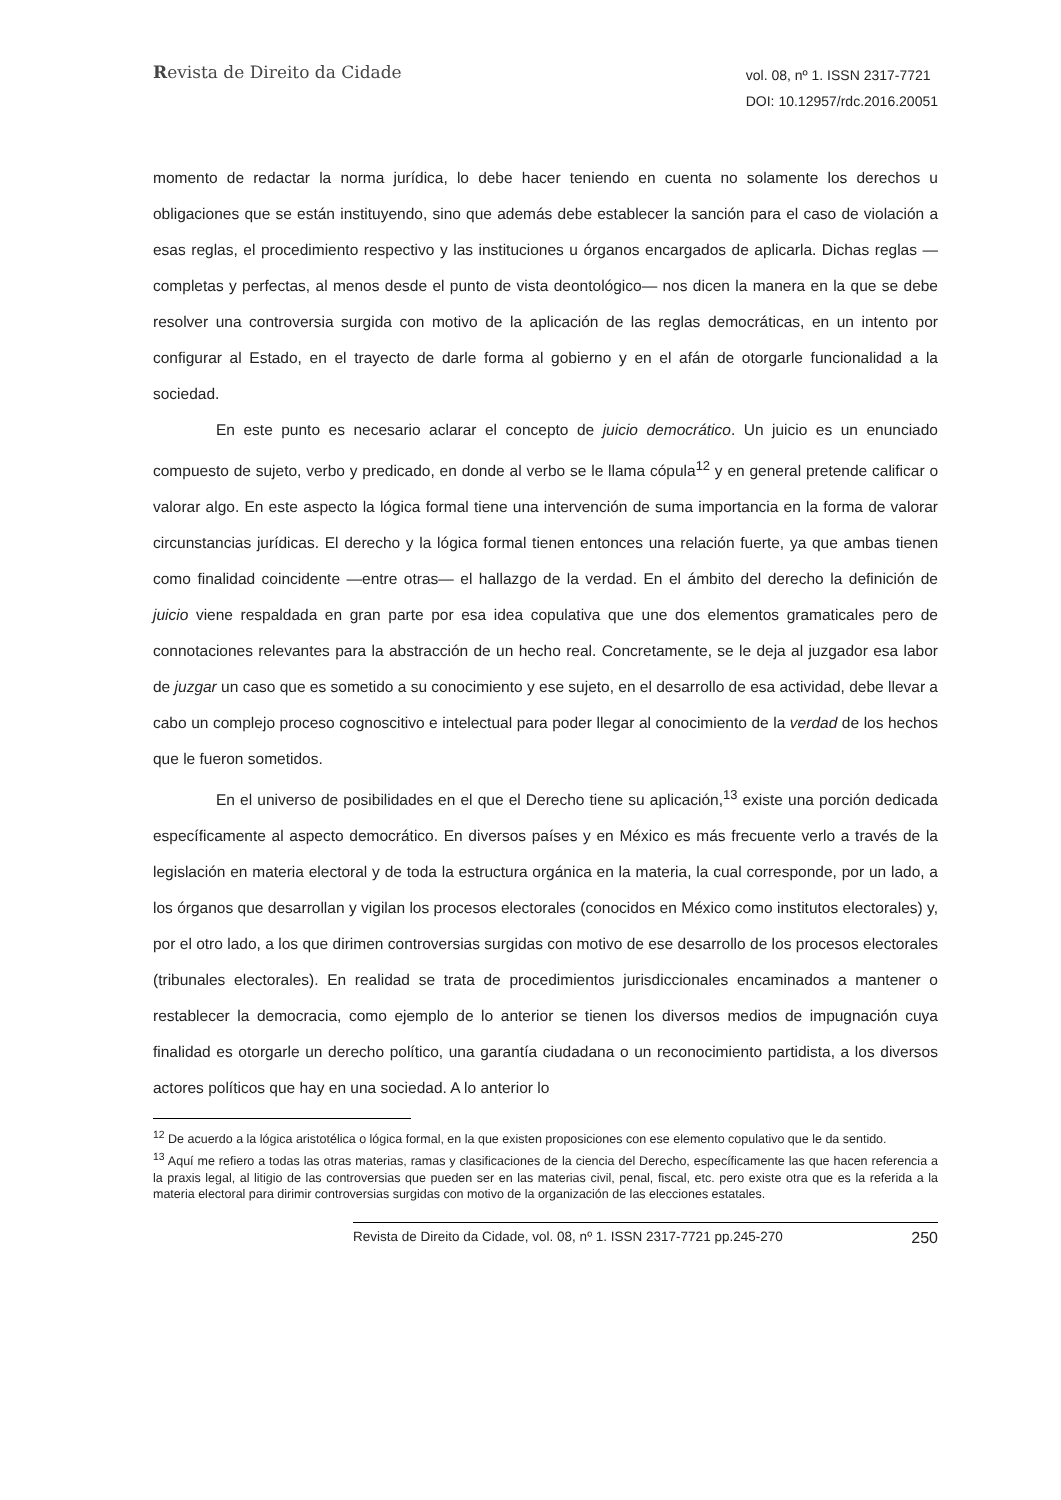Revista de Direito da Cidade
vol. 08, nº 1. ISSN 2317-7721
DOI: 10.12957/rdc.2016.20051
momento de redactar la norma jurídica, lo debe hacer teniendo en cuenta no solamente los derechos u obligaciones que se están instituyendo, sino que además debe establecer la sanción para el caso de violación a esas reglas, el procedimiento respectivo y las instituciones u órganos encargados de aplicarla. Dichas reglas —completas y perfectas, al menos desde el punto de vista deontológico— nos dicen la manera en la que se debe resolver una controversia surgida con motivo de la aplicación de las reglas democráticas, en un intento por configurar al Estado, en el trayecto de darle forma al gobierno y en el afán de otorgarle funcionalidad a la sociedad.
En este punto es necesario aclarar el concepto de juicio democrático. Un juicio es un enunciado compuesto de sujeto, verbo y predicado, en donde al verbo se le llama cópula<sup>12</sup> y en general pretende calificar o valorar algo. En este aspecto la lógica formal tiene una intervención de suma importancia en la forma de valorar circunstancias jurídicas. El derecho y la lógica formal tienen entonces una relación fuerte, ya que ambas tienen como finalidad coincidente —entre otras— el hallazgo de la verdad. En el ámbito del derecho la definición de juicio viene respaldada en gran parte por esa idea copulativa que une dos elementos gramaticales pero de connotaciones relevantes para la abstracción de un hecho real. Concretamente, se le deja al juzgador esa labor de juzgar un caso que es sometido a su conocimiento y ese sujeto, en el desarrollo de esa actividad, debe llevar a cabo un complejo proceso cognoscitivo e intelectual para poder llegar al conocimiento de la verdad de los hechos que le fueron sometidos.
En el universo de posibilidades en el que el Derecho tiene su aplicación,<sup>13</sup> existe una porción dedicada específicamente al aspecto democrático. En diversos países y en México es más frecuente verlo a través de la legislación en materia electoral y de toda la estructura orgánica en la materia, la cual corresponde, por un lado, a los órganos que desarrollan y vigilan los procesos electorales (conocidos en México como institutos electorales) y, por el otro lado, a los que dirimen controversias surgidas con motivo de ese desarrollo de los procesos electorales (tribunales electorales). En realidad se trata de procedimientos jurisdiccionales encaminados a mantener o restablecer la democracia, como ejemplo de lo anterior se tienen los diversos medios de impugnación cuya finalidad es otorgarle un derecho político, una garantía ciudadana o un reconocimiento partidista, a los diversos actores políticos que hay en una sociedad. A lo anterior lo
<sup>12</sup> De acuerdo a la lógica aristotélica o lógica formal, en la que existen proposiciones con ese elemento copulativo que le da sentido.
<sup>13</sup> Aquí me refiero a todas las otras materias, ramas y clasificaciones de la ciencia del Derecho, específicamente las que hacen referencia a la praxis legal, al litigio de las controversias que pueden ser en las materias civil, penal, fiscal, etc. pero existe otra que es la referida a la materia electoral para dirimir controversias surgidas con motivo de la organización de las elecciones estatales.
Revista de Direito da Cidade, vol. 08, nº 1. ISSN 2317-7721 pp.245-270 250